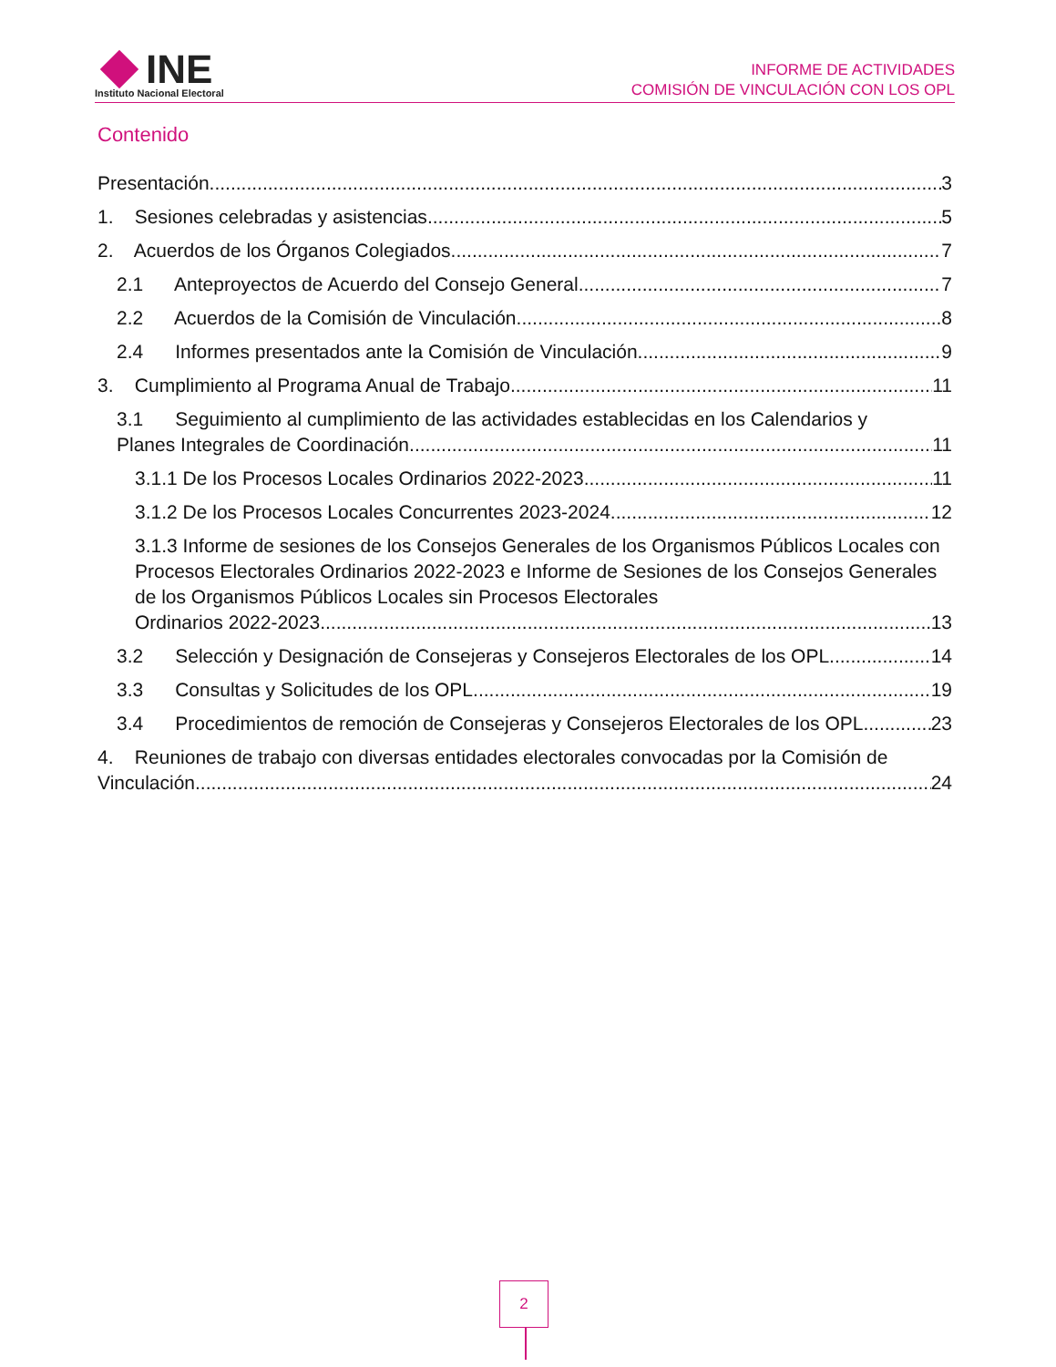INE
Instituto Nacional Electoral
INFORME DE ACTIVIDADES
COMISIÓN DE VINCULACIÓN CON LOS OPL
Contenido
Presentación 3
1. Sesiones celebradas y asistencias 5
2. Acuerdos de los Órganos Colegiados 7
2.1 Anteproyectos de Acuerdo del Consejo General 7
2.2 Acuerdos de la Comisión de Vinculación 8
2.4 Informes presentados ante la Comisión de Vinculación 9
3. Cumplimiento al Programa Anual de Trabajo 11
3.1 Seguimiento al cumplimiento de las actividades establecidas en los Calendarios y
Planes Integrales de Coordinación. 11
3.1.1 De los Procesos Locales Ordinarios 2022-2023 11
3.1.2 De los Procesos Locales Concurrentes 2023-2024 12
3.1.3 Informe de sesiones de los Consejos Generales de los Organismos Públicos Locales con Procesos Electorales Ordinarios 2022-2023 e Informe de Sesiones de los Consejos Generales de los Organismos Públicos Locales sin Procesos Electorales
Ordinarios 2022-2023. 13
3.2 Selección y Designación de Consejeras y Consejeros Electorales de los OPL. 14
3.3 Consultas y Solicitudes de los OPL 19
3.4 Procedimientos de remoción de Consejeras y Consejeros Electorales de los OPL 23
4. Reuniones de trabajo con diversas entidades electorales convocadas por la Comisión de
Vinculación 24
2